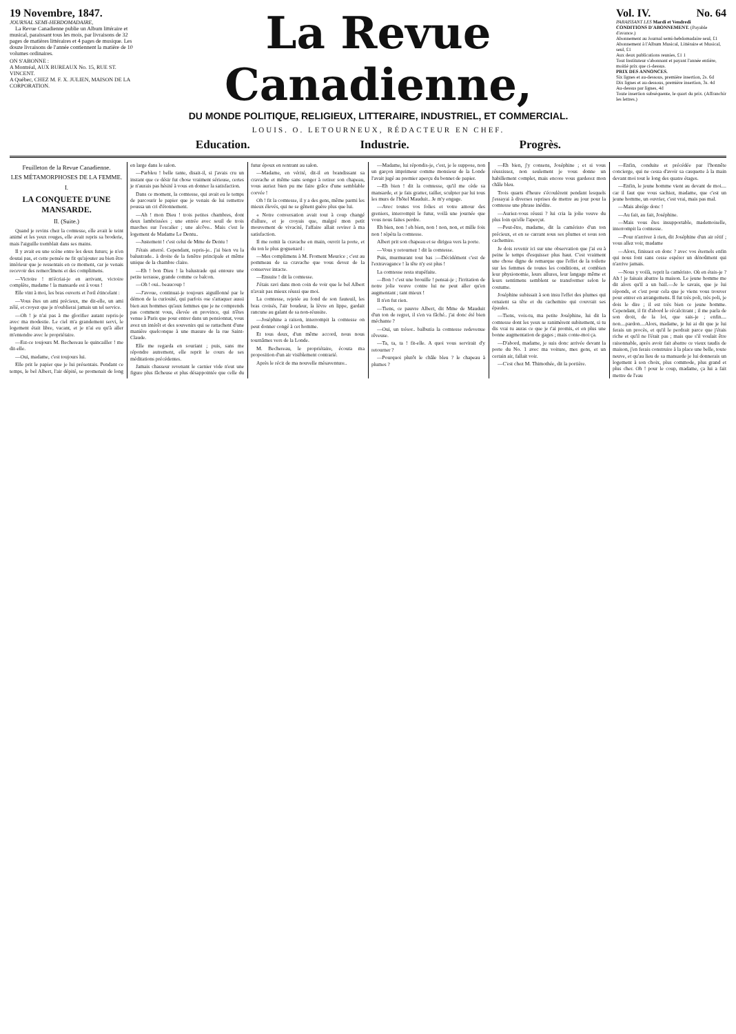19 Novembre, 1847.
JOURNAL SEMI-HEBDOMADAIRE,
La Revue Canadienne publie un Album littéraire et musical, paraissant tous les mois, par livraisons de 32 pages de matières littéraires et 4 pages de musique. Les douze livraisons de l'année contiennent la matière de 10 volumes ordinaires.
ON S'ABONNE :
A Montréal, AUX BUREAUX No. 15, RUE ST. VINCENT.
A Québec, CHEZ M. F. X. JULIEN, MAISON DE LA CORPORATION.
La Revue Canadienne,
DU MONDE POLITIQUE, RELIGIEUX, LITTERAIRE, INDUSTRIEL, ET COMMERCIAL.
LOUIS. O. LETOURNEUX, RÉDACTEUR EN CHEF.
Education. Industrie. Progrès.
Vol. IV. No. 64
PARAISSANT LES Mardi et Vendredi
CONDITIONS D'ABONNEMENT. (Payable d'avance.)
Abonnement au Journal semi-hebdomadaire seul, £1
Abonnement à l'Album Musical, Littéraire et Musical, seul, £1
Aux deux publications reunies, £1 1
Tout Instituteur s'abonnant et payant l'année entière, moitié prix que ci-dessus.
PRIX DES ANNONCES.
Six lignes et au-dessous, première insertion, 2s. 6d
Dix lignes et au-dessous, première insertion, 3s. 4d
Au-dessus par lignes, 4d
Toute insertion subséquente, le quart du prix. (Affranchir les lettres.)
Feuilleton de la Revue Canadienne.
LES MÉTAMORPHOSES DE LA FEMME.
I.
LA CONQUETE D'UNE MANSARDE.
II. (Suite.)
Quand je revins chez la comtesse, elle avait le teint animé et les yeux rouges, elle avait repris sa broderie, mais l'aiguille tremblait dans ses mains.
Il y avait eu une scène entre les deux futurs; je n'en doutai pas, et cette pensée ne fit qu'ajouter au bien être intérieur que je ressentais en ce moment, car je venais recevoir des remercîmens et des complimens.
—Victoire ! m'écriai-je en arrivant, victoire complète, madame ! la mansarde est à vous !
Elle vint à moi, les bras ouverts et l'œil étincelant :
—Vous êtes un ami précieux, me dit-elle, un ami zélé, et croyez que je n'oublierai jamais un tel service.
—Oh ! je n'ai pas à me glorifier autant repris-je avec ma modestie. Le ciel m'a grandement servi, le logement était libre, vacant, et je n'ai eu qu'à aller m'entendre avec le propriétaire.
—Est-ce toujours M. Bechereau le quincailler ! me dit-elle.
—Oui, madame, c'est toujours lui.
Elle prit le papier que je lui présentais. Pendant ce temps, le bel Albert, l'air dépité, se promenait de long en large dans le salon.
—Parbleu ! belle tante, disait-il, si j'avais cru un instant que ce désir fut chose vraiment sérieuse, certes je n'aurais pas hésité à vous en donner la satisfaction.
Dans ce moment, la comtesse, qui avait eu le temps de parcourir le papier que je venais de lui remettre poussa un cri d'étonnement.
—Ah ! mon Dieu ! trois petites chambres, dont deux lambrissées ; une entrée avec seuil de trois marches sur l'escalier ; une alcôve.. Mais c'est le logement de Madame Le Dentu..
—Justement ! c'est celui de Mme de Dentu !
J'étais atterré. Cependant, repris-je.. j'ai bien vu la balustrade.. à droite de la fenêtre principale et même unique de la chambre claire.
—Eh ! bon Dieu ! la balustrade qui entoure une petite terrasse, grande comme ce balcon.
—Oh ! oui.. beaucoup !
—J'avoue, continuai-je toujours aiguillonné par le démon de la curiosité, qui parfois ose s'attaquer aussi bien aux hommes qu'aux femmes que je ne comprends pas comment vous, élevée en province, qui n'êtes venue à Paris que pour entrer dans un pensionnat, vous avez un intérêt et des souvenirs qui se rattachent d'une manière quelconque à une masure de la rue Saint-Claude.
Elle me regarda en souriant ; puis, sans me répondre autrement, elle reprit le cours de ses méditations précédentes.
Jamais chasseur revenant le carnier vide n'eut une figure plus fâcheuse et plus désappointée que celle du futur époux en rentrant au salon.
—Madame, en vérité, dit-il en brandissant sa cravache et même sans songer à retirer son chapeau, vous auriez bien pu me faire grâce d'une semblable corvée !
Oh ! fit la comtesse, il y a des gens, même parmi les mieux élevés, qui ne se gênent guère plus que lui.
« Notre conversation avait tout à coup changé d'allure, et je croyais que, malgré mon petit mouvement de vivacité, l'affaire allait revirer à ma satisfaction.
Il me remit la cravache en main, ouvrit la porte, et du ton le plus goguenard :
—Mes complimens à M. Froment Meurice ; c'est au pommeau de sa cravache que vous devez de la conserver intacte.
—Ensuite ! dit la comtesse.
J'étais ravi dans mon coin de voir que le bel Albert n'avait pas mieux réussi que moi.
La comtesse, rejetée au fond de son fauteuil, les bras croisés, l'air boudeur, la lèvre en lippe, gardait rancune au galant de sa non-réussite.
—Joséphine a raison, interrompit la comtesse on peut donner congé à cet homme.
Et tous deux, d'un même accord, nous nous tournâmes vers de la Londe.
M. Bechereau, le propriétaire, écouta ma proposition d'un air visiblement contrarié.
Après le récit de ma nouvelle mésaventure..
—Madame, lui répondis-je, c'est, je le suppose, non un garçon imprimeur comme monsieur de la Londe l'avait jugé au premier aperçu du bonnet de papier.
—Eh bien ! dit la comtesse, qu'il me cède sa mansarde, et je fais gratter, tailler, sculpter par lui tous les murs de l'hôtel Mauduit.. Je m'y engage.
—Avec toutes vos folies et votre amour des greniers, interrompit le futur, voilà une journée que vous nous faites perdre.
Eh bien, non ! eh bien, non ! non, non, et mille fois non ! répéta la comtesse.
Albert prit son chapeau et se dirigea vers la porte.
—Vous y retournez ! dit la comtesse.
Puis, murmurant tout bas :—Décidément c'est de l'extravagance ! la tête n'y est plus !
La comtesse resta stupéfaite.
—Bon ! c'est une brouille ! pensai-je ; l'irritation de notre jolie veuve contre lui ne peut aller qu'en augmentant ; tant mieux !
Il n'en fut rien.
—Tiens, ce pauvre Albert, dit Mme de Mauduit d'un ton de regret, il s'en va fâché.. j'ai donc été bien méchante ?
—Oui, un trésor.. balbutia la comtesse redevenue rêveuse.
—Ta, ta, ta ! fit-elle. A quoi vous servirait d'y retourner ?
—Pourquoi plutôt le châle bleu ? le chapeau à plumes ?
—Eh bien, j'y consens, Joséphine ; et si vous réussissez, non seulement je vous donne un habillement complet, mais encore vous garderez mon châle bleu.
Trois quarts d'heure s'écoulèrent pendant lesquels j'essayai à diverses reprises de mettre au jour pour la comtesse une phrase inédite.
—Auriez-vous réussi ? lui cria la jolie veuve du plus loin qu'elle l'aperçut.
—Peut-être, madame, dit la caméristo d'un ton précieux, et en se carrant sous ses plumes et sous son cachemire.
Je dois revenir ici sur une observation que j'ai eu à peine le temps d'esquisser plus haut. C'est vraiment une chose digne de remarque que l'effet de la toilette sur les femmes de toutes les conditions, et combien leur physionomie, leurs allures, leur langage même et leurs sentimens semblent se transformer selon le costume.
Joséphine subissait à son insu l'effet des plumes qui ornaient sa tête et du cachemire qui couvrait ses épaules.
—Tiens, vois-tu, ma petite Joséphine, lui dit la comtesse dont les yeux se ranimèrent subitement, si tu dis vrai tu auras ce que je t'ai promis, et en plus une bonne augmentation de gages ; mais conte-moi ça.
—D'abord, madame, je suis donc arrivée devant la porte du No. 1 avec ma voiture, mes gens, et un certain air, fallait voir.
—C'est chez M. Thimothée, dit la portière.
—Enfin, conduite et précédée par l'honnête concierge, qui ne cessa d'avoir sa casquette à la main devant moi tout le long des quatre étages.
—Enfin, le jeune homme vient au devant de moi.... car il faut que vous sachiez, madame, que c'est un jeune homme, un ouvrier, c'est vrai, mais pas mal.
—Mais abrége donc !
—Au fait, au fait, Joséphine.
—Mais vous êtes insupportable, mademoiselle, interrompit la comtesse.
—Pour n'arriver à rien, dit Joséphine d'un air rétif ; vous allez voir, madame
—Alors, finissez en donc ? avec vos éternels enfin qui nous font sans cesse espérer un dénoûment qui n'arrive jamais.
—Nous y voilà, reprit la caméristo. Où en étais-je ? Ah ! je faisais abattre la maison. Le jeune homme me dit alors qu'il a un bail.—Je le savais, que je lui réponds, et c'est pour cela que je viens vous trouver pour entrer en arrangemens. Il fut très poli, très poli, je dois le dire ; il est très bien ce jeune homme. Cependant, il fit d'abord le récalcitrant ; il me parla de son droit, de la loi, que sais-je ; enfin.... non....pardon....Alors, madame, je lui ai dit que je lui ferais un procès, et qu'il le perdrait parce que j'étais riche et qu'il ne l'était pas ; mais que s'il voulait être raisonnable, après avoir fait abattre ce vieux taudis de maison, j'en ferais construire à la place une belle, toute neuve, et qu'au lieu de sa mansarde je lui donnerais un logement à son choix, plus commode, plus grand et plus cher. Oh ! pour le coup, madame, ça lui a fait mettre de l'eau